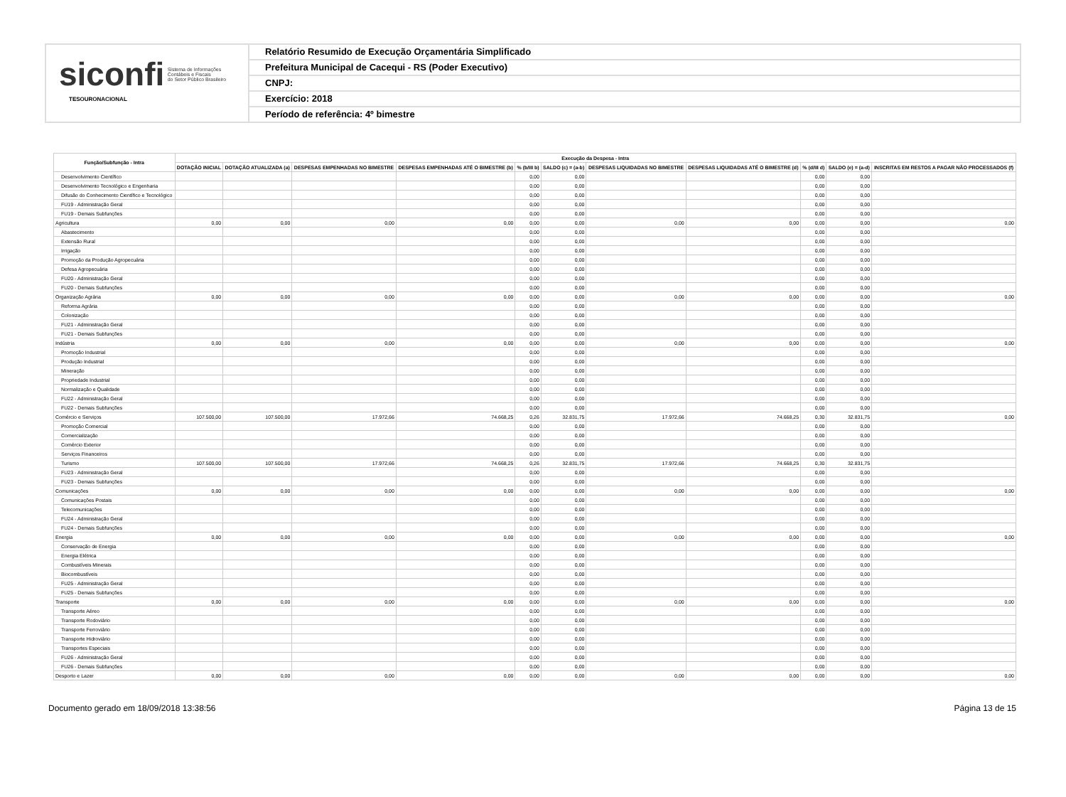siconfi Sistema de Informações
Contábeis e Fiscais
do Setor Público Brasileiro
TESOURONACIONAL
Relatório Resumido de Execução Orçamentária Simplificado
Prefeitura Municipal de Cacequi - RS (Poder Executivo)
CNPJ:
Exercício: 2018
Período de referência: 4º bimestre
| Função/Subfunção - Intra | Execução da Despesa - Intra | | | | | | | | | | |
| --- | --- | --- | --- | --- | --- | --- | --- | --- | --- | --- | --- |
| | DOTAÇÃO INICIAL | DOTAÇÃO ATUALIZADA (a) | DESPESAS EMPENHADAS NO BIMESTRE | DESPESAS EMPENHADAS ATÉ O BIMESTRE (b) | % (b/III b) | SALDO (c) = (a-b) | DESPESAS LIQUIDADAS NO BIMESTRE | DESPESAS LIQUIDADAS ATÉ O BIMESTRE (d) | % (d/III d) | SALDO (e) = (a-d) | INSCRITAS EM RESTOS A PAGAR NÃO PROCESSADOS (f) |
| Desenvolvimento Científico | | | | | 0,00 | 0,00 | | | 0,00 | 0,00 | |
| Desenvolvimento Tecnológico e Engenharia | | | | | 0,00 | 0,00 | | | 0,00 | 0,00 | |
| Difusão do Conhecimento Científico e Tecnológico | | | | | 0,00 | 0,00 | | | 0,00 | 0,00 | |
| FU19 - Administração Geral | | | | | 0,00 | 0,00 | | | 0,00 | 0,00 | |
| FU19 - Demais Subfunções | | | | | 0,00 | 0,00 | | | 0,00 | 0,00 | |
| Agricultura | 0,00 | 0,00 | 0,00 | 0,00 | 0,00 | 0,00 | 0,00 | 0,00 | 0,00 | 0,00 | 0,00 |
| Abastecimento | | | | | 0,00 | 0,00 | | | 0,00 | 0,00 | |
| Extensão Rural | | | | | 0,00 | 0,00 | | | 0,00 | 0,00 | |
| Irrigação | | | | | 0,00 | 0,00 | | | 0,00 | 0,00 | |
| Promoção da Produção Agropecuária | | | | | 0,00 | 0,00 | | | 0,00 | 0,00 | |
| Defesa Agropecuária | | | | | 0,00 | 0,00 | | | 0,00 | 0,00 | |
| FU20 - Administração Geral | | | | | 0,00 | 0,00 | | | 0,00 | 0,00 | |
| FU20 - Demais Subfunções | | | | | 0,00 | 0,00 | | | 0,00 | 0,00 | |
| Organização Agrária | 0,00 | 0,00 | 0,00 | 0,00 | 0,00 | 0,00 | 0,00 | 0,00 | 0,00 | 0,00 | 0,00 |
| Reforma Agrária | | | | | 0,00 | 0,00 | | | 0,00 | 0,00 | |
| Colonização | | | | | 0,00 | 0,00 | | | 0,00 | 0,00 | |
| FU21 - Administração Geral | | | | | 0,00 | 0,00 | | | 0,00 | 0,00 | |
| FU21 - Demais Subfunções | | | | | 0,00 | 0,00 | | | 0,00 | 0,00 | |
| Indústria | 0,00 | 0,00 | 0,00 | 0,00 | 0,00 | 0,00 | 0,00 | 0,00 | 0,00 | 0,00 | 0,00 |
| Promoção Industrial | | | | | 0,00 | 0,00 | | | 0,00 | 0,00 | |
| Produção Industrial | | | | | 0,00 | 0,00 | | | 0,00 | 0,00 | |
| Mineração | | | | | 0,00 | 0,00 | | | 0,00 | 0,00 | |
| Propriedade Industrial | | | | | 0,00 | 0,00 | | | 0,00 | 0,00 | |
| Normalização e Qualidade | | | | | 0,00 | 0,00 | | | 0,00 | 0,00 | |
| FU22 - Administração Geral | | | | | 0,00 | 0,00 | | | 0,00 | 0,00 | |
| FU22 - Demais Subfunções | | | | | 0,00 | 0,00 | | | 0,00 | 0,00 | |
| Comércio e Serviços | 107.500,00 | 107.500,00 | 17.972,66 | 74.668,25 | 0,26 | 32.831,75 | 17.972,66 | 74.668,25 | 0,30 | 32.831,75 | 0,00 |
| Promoção Comercial | | | | | 0,00 | 0,00 | | | 0,00 | 0,00 | |
| Comercialização | | | | | 0,00 | 0,00 | | | 0,00 | 0,00 | |
| Comércio Exterior | | | | | 0,00 | 0,00 | | | 0,00 | 0,00 | |
| Serviços Financeiros | | | | | 0,00 | 0,00 | | | 0,00 | 0,00 | |
| Turismo | 107.500,00 | 107.500,00 | 17.972,66 | 74.668,25 | 0,26 | 32.831,75 | 17.972,66 | 74.668,25 | 0,30 | 32.831,75 | |
| FU23 - Administração Geral | | | | | 0,00 | 0,00 | | | 0,00 | 0,00 | |
| FU23 - Demais Subfunções | | | | | 0,00 | 0,00 | | | 0,00 | 0,00 | |
| Comunicações | 0,00 | 0,00 | 0,00 | 0,00 | 0,00 | 0,00 | 0,00 | 0,00 | 0,00 | 0,00 | 0,00 |
| Comunicações Postais | | | | | 0,00 | 0,00 | | | 0,00 | 0,00 | |
| Telecomunicações | | | | | 0,00 | 0,00 | | | 0,00 | 0,00 | |
| FU24 - Administração Geral | | | | | 0,00 | 0,00 | | | 0,00 | 0,00 | |
| FU24 - Demais Subfunções | | | | | 0,00 | 0,00 | | | 0,00 | 0,00 | |
| Energia | 0,00 | 0,00 | 0,00 | 0,00 | 0,00 | 0,00 | 0,00 | 0,00 | 0,00 | 0,00 | 0,00 |
| Conservação de Energia | | | | | 0,00 | 0,00 | | | 0,00 | 0,00 | |
| Energia Elétrica | | | | | 0,00 | 0,00 | | | 0,00 | 0,00 | |
| Combustíveis Minerais | | | | | 0,00 | 0,00 | | | 0,00 | 0,00 | |
| Biocombustíveis | | | | | 0,00 | 0,00 | | | 0,00 | 0,00 | |
| FU25 - Administração Geral | | | | | 0,00 | 0,00 | | | 0,00 | 0,00 | |
| FU25 - Demais Subfunções | | | | | 0,00 | 0,00 | | | 0,00 | 0,00 | |
| Transporte | 0,00 | 0,00 | 0,00 | 0,00 | 0,00 | 0,00 | 0,00 | 0,00 | 0,00 | 0,00 | 0,00 |
| Transporte Aéreo | | | | | 0,00 | 0,00 | | | 0,00 | 0,00 | |
| Transporte Rodoviário | | | | | 0,00 | 0,00 | | | 0,00 | 0,00 | |
| Transporte Ferroviário | | | | | 0,00 | 0,00 | | | 0,00 | 0,00 | |
| Transporte Hidroviário | | | | | 0,00 | 0,00 | | | 0,00 | 0,00 | |
| Transportes Especiais | | | | | 0,00 | 0,00 | | | 0,00 | 0,00 | |
| FU26 - Administração Geral | | | | | 0,00 | 0,00 | | | 0,00 | 0,00 | |
| FU26 - Demais Subfunções | | | | | 0,00 | 0,00 | | | 0,00 | 0,00 | |
| Desporto e Lazer | 0,00 | 0,00 | 0,00 | 0,00 | 0,00 | 0,00 | 0,00 | 0,00 | 0,00 | 0,00 | 0,00 |
Documento gerado em 18/09/2018 13:38:56 Página 13 de 15